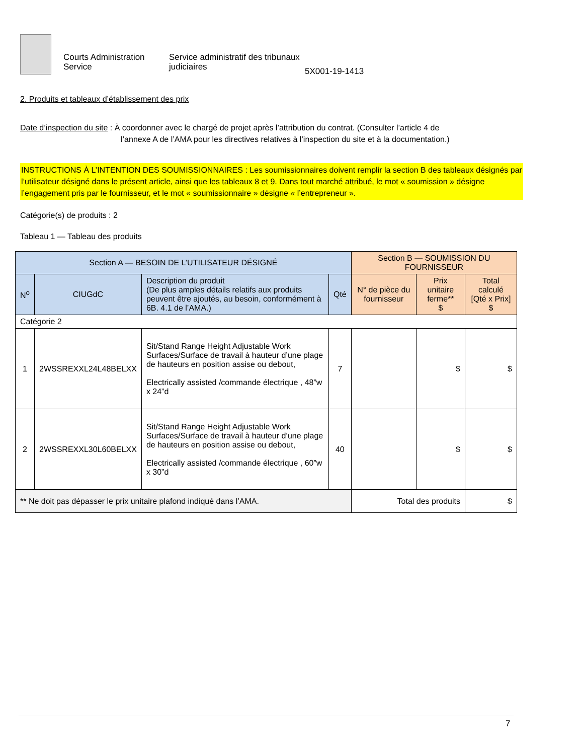Courts Administration Service
Service administratif des tribunaux judiciaires
5X001-19-1413
2. Produits et tableaux d’établissement des prix
Date d’inspection du site : À coordonner avec le chargé de projet après l’attribution du contrat. (Consulter l’article 4 de
l’annexe A de l’AMA pour les directives relatives à l’inspection du site et à la documentation.)
INSTRUCTIONS À L’INTENTION DES SOUMISSIONNAIRES : Les soumissionnaires doivent remplir la section B des tableaux désignés par l’utilisateur désigné dans le présent article, ainsi que les tableaux 8 et 9. Dans tout marché attribué, le mot « soumission » désigne l’engagement pris par le fournisseur, et le mot « soumissionnaire » désigne « l’entrepreneur ».
Catégorie(s) de produits : 2
Tableau 1 — Tableau des produits
| Section A — BESOIN DE L’UTILISATEUR DÉSIGNÉ | | | | Section B — SOUMISSION DU FOURNISSEUR | | |
| --- | --- | --- | --- | --- | --- | --- |
| N<sup>o</sup> | CIUGdC | Description du produit (De plus amples détails relatifs aux produits peuvent être ajoutés, au besoin, conformément à 6B. 4.1 de l’AMA.) | Qté | N° de pièce du fournisseur | Prix unitaire ferme** $ | Total calculé [Qté x Prix] $ |
| Catégorie 2 | | | | | | |
| 1 | 2WSSREXXL24L48BELXX | Sit/Stand Range Height Adjustable Work Surfaces/Surface de travail à hauteur d’une plage de hauteurs en position assise ou debout, Electrically assisted /commande électrique , 48”w x 24”d | 7 | | $ | $ |
| 2 | 2WSSREXXL30L60BELXX | Sit/Stand Range Height Adjustable Work Surfaces/Surface de travail à hauteur d’une plage de hauteurs en position assise ou debout, Electrically assisted /commande électrique , 60”w x 30”d | 40 | | $ | $ |
| ** Ne doit pas dépasser le prix unitaire plafond indiqué dans l’AMA. | | | | Total des produits | | $ |
7